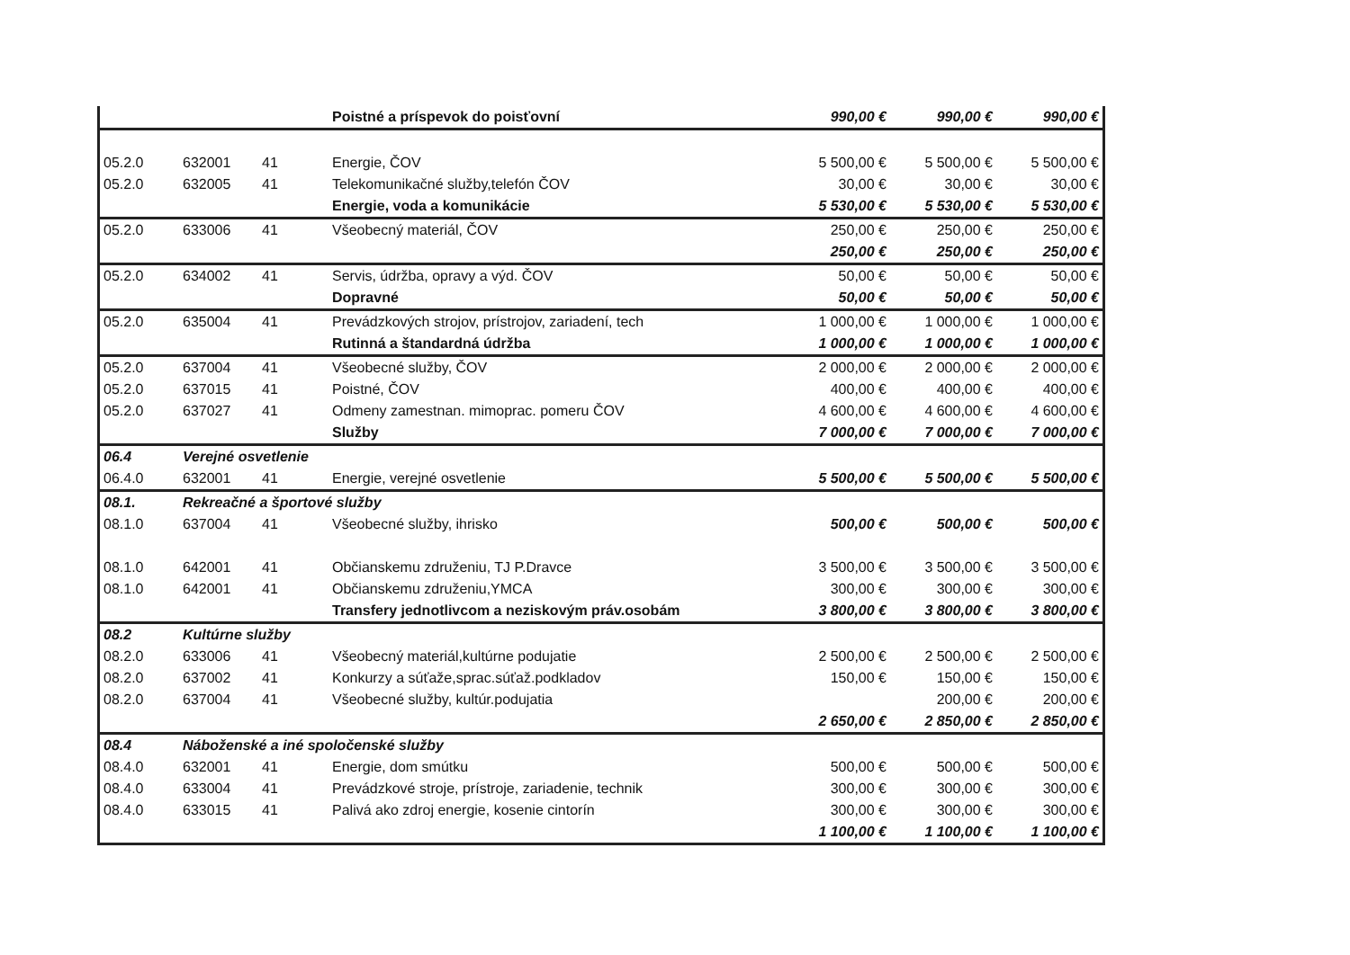| | | | Poistné a príspevok do poisťovní | 990,00 € | 990,00 € | 990,00 € |
| 05.2.0 | 632001 | 41 | Energie, ČOV | 5 500,00 € | 5 500,00 € | 5 500,00 € |
| 05.2.0 | 632005 | 41 | Telekomunikačné služby,telefón ČOV | 30,00 € | 30,00 € | 30,00 € |
| | | | Energie, voda a komunikácie | 5 530,00 € | 5 530,00 € | 5 530,00 € |
| 05.2.0 | 633006 | 41 | Všeobecný materiál, ČOV | 250,00 € | 250,00 € | 250,00 € |
| | | | | 250,00 € | 250,00 € | 250,00 € |
| 05.2.0 | 634002 | 41 | Servis, údržba, opravy a výd. ČOV | 50,00 € | 50,00 € | 50,00 € |
| | | | Dopravné | 50,00 € | 50,00 € | 50,00 € |
| 05.2.0 | 635004 | 41 | Prevádzkových strojov, prístrojov, zariadení, tech | 1 000,00 € | 1 000,00 € | 1 000,00 € |
| | | | Rutinná a štandardná údržba | 1 000,00 € | 1 000,00 € | 1 000,00 € |
| 05.2.0 | 637004 | 41 | Všeobecné služby, ČOV | 2 000,00 € | 2 000,00 € | 2 000,00 € |
| 05.2.0 | 637015 | 41 | Poistné, ČOV | 400,00 € | 400,00 € | 400,00 € |
| 05.2.0 | 637027 | 41 | Odmeny zamestnan. mimoprac. pomeru ČOV | 4 600,00 € | 4 600,00 € | 4 600,00 € |
| | | | Služby | 7 000,00 € | 7 000,00 € | 7 000,00 € |
| 06.4 | Verejné osvetlenie | | | | | |
| 06.4.0 | 632001 | 41 | Energie, verejné osvetlenie | 5 500,00 € | 5 500,00 € | 5 500,00 € |
| 08.1. | Rekreačné a športové služby | | | | | |
| 08.1.0 | 637004 | 41 | Všeobecné služby, ihrisko | 500,00 € | 500,00 € | 500,00 € |
| 08.1.0 | 642001 | 41 | Občianskemu združeniu, TJ P.Dravce | 3 500,00 € | 3 500,00 € | 3 500,00 € |
| 08.1.0 | 642001 | 41 | Občianskemu združeniu,YMCA | 300,00 € | 300,00 € | 300,00 € |
| | | | Transfery jednotlivcom a neziskovým práv.osobám | 3 800,00 € | 3 800,00 € | 3 800,00 € |
| 08.2 | Kultúrne služby | | | | | |
| 08.2.0 | 633006 | 41 | Všeobecný materiál,kultúrne podujatie | 2 500,00 € | 2 500,00 € | 2 500,00 € |
| 08.2.0 | 637002 | 41 | Konkurzy a súťaže,sprac.súťaž.podkladov | 150,00 € | 150,00 € | 150,00 € |
| 08.2.0 | 637004 | 41 | Všeobecné služby, kultúr.podujatia | | 200,00 € | 200,00 € |
| | | | | 2 650,00 € | 2 850,00 € | 2 850,00 € |
| 08.4 | Náboženské a iné spoločenské služby | | | | | |
| 08.4.0 | 632001 | 41 | Energie, dom smútku | 500,00 € | 500,00 € | 500,00 € |
| 08.4.0 | 633004 | 41 | Prevádzkové stroje, prístroje, zariadenie, technik | 300,00 € | 300,00 € | 300,00 € |
| 08.4.0 | 633015 | 41 | Palivá ako zdroj energie, kosenie cintorín | 300,00 € | 300,00 € | 300,00 € |
| | | | | 1 100,00 € | 1 100,00 € | 1 100,00 € |